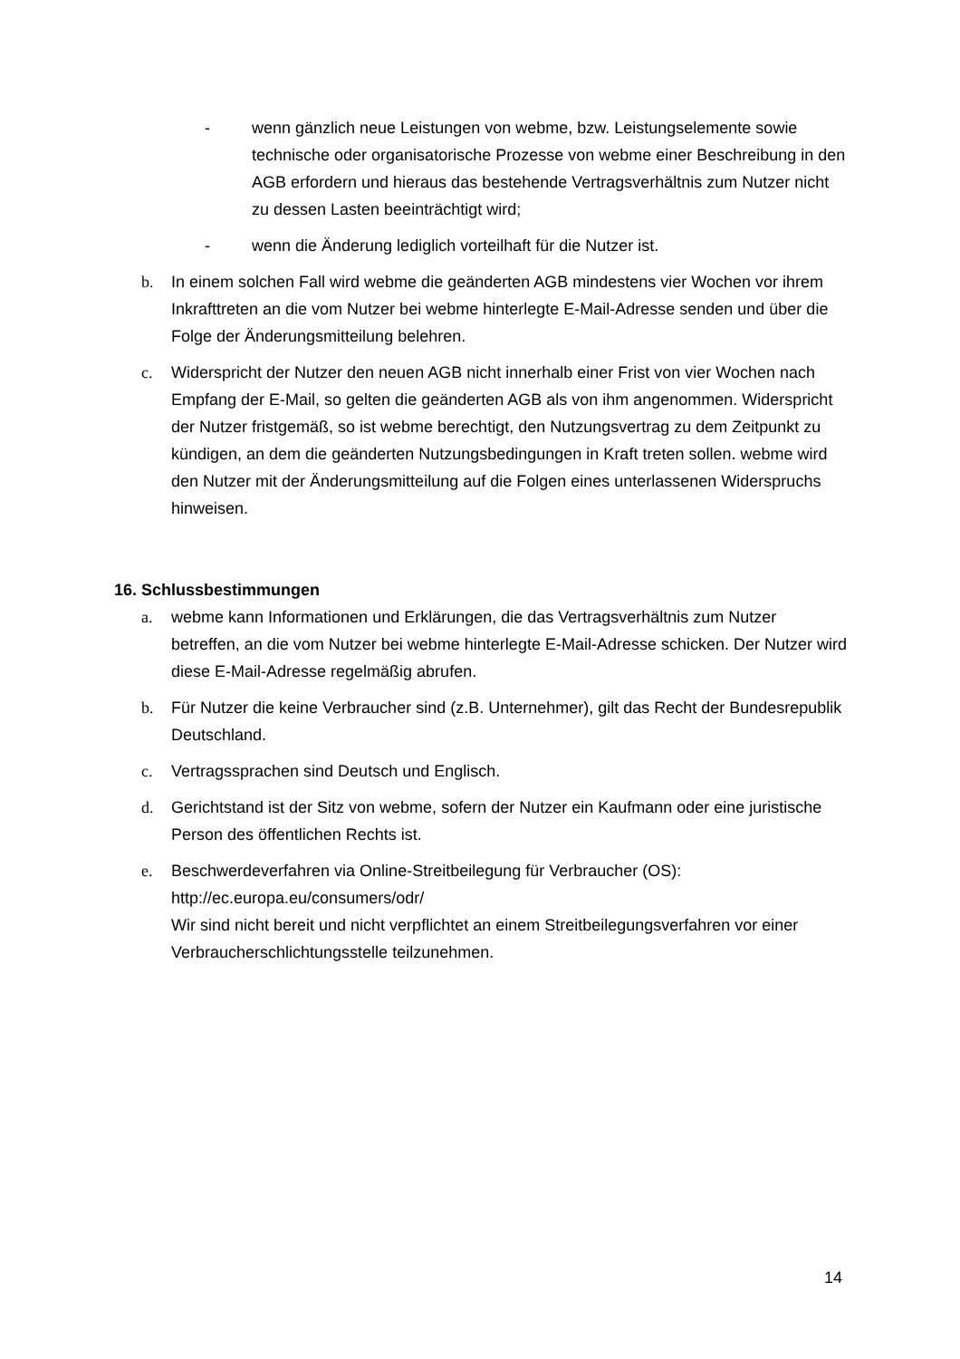- wenn gänzlich neue Leistungen von webme, bzw. Leistungselemente sowie technische oder organisatorische Prozesse von webme einer Beschreibung in den AGB erfordern und hieraus das bestehende Vertragsverhältnis zum Nutzer nicht zu dessen Lasten beeinträchtigt wird;
- wenn die Änderung lediglich vorteilhaft für die Nutzer ist.
b. In einem solchen Fall wird webme die geänderten AGB mindestens vier Wochen vor ihrem Inkrafttreten an die vom Nutzer bei webme hinterlegte E-Mail-Adresse senden und über die Folge der Änderungsmitteilung belehren.
c. Widerspricht der Nutzer den neuen AGB nicht innerhalb einer Frist von vier Wochen nach Empfang der E-Mail, so gelten die geänderten AGB als von ihm angenommen. Widerspricht der Nutzer fristgemäß, so ist webme berechtigt, den Nutzungsvertrag zu dem Zeitpunkt zu kündigen, an dem die geänderten Nutzungsbedingungen in Kraft treten sollen. webme wird den Nutzer mit der Änderungsmitteilung auf die Folgen eines unterlassenen Widerspruchs hinweisen.
16. Schlussbestimmungen
a. webme kann Informationen und Erklärungen, die das Vertragsverhältnis zum Nutzer betreffen, an die vom Nutzer bei webme hinterlegte E-Mail-Adresse schicken. Der Nutzer wird diese E-Mail-Adresse regelmäßig abrufen.
b. Für Nutzer die keine Verbraucher sind (z.B. Unternehmer), gilt das Recht der Bundesrepublik Deutschland.
c. Vertragssprachen sind Deutsch und Englisch.
d. Gerichtstand ist der Sitz von webme, sofern der Nutzer ein Kaufmann oder eine juristische Person des öffentlichen Rechts ist.
e. Beschwerdeverfahren via Online-Streitbeilegung für Verbraucher (OS):
http://ec.europa.eu/consumers/odr/
Wir sind nicht bereit und nicht verpflichtet an einem Streitbeilegungsverfahren vor einer Verbraucherschlichtungsstelle teilzunehmen.
14